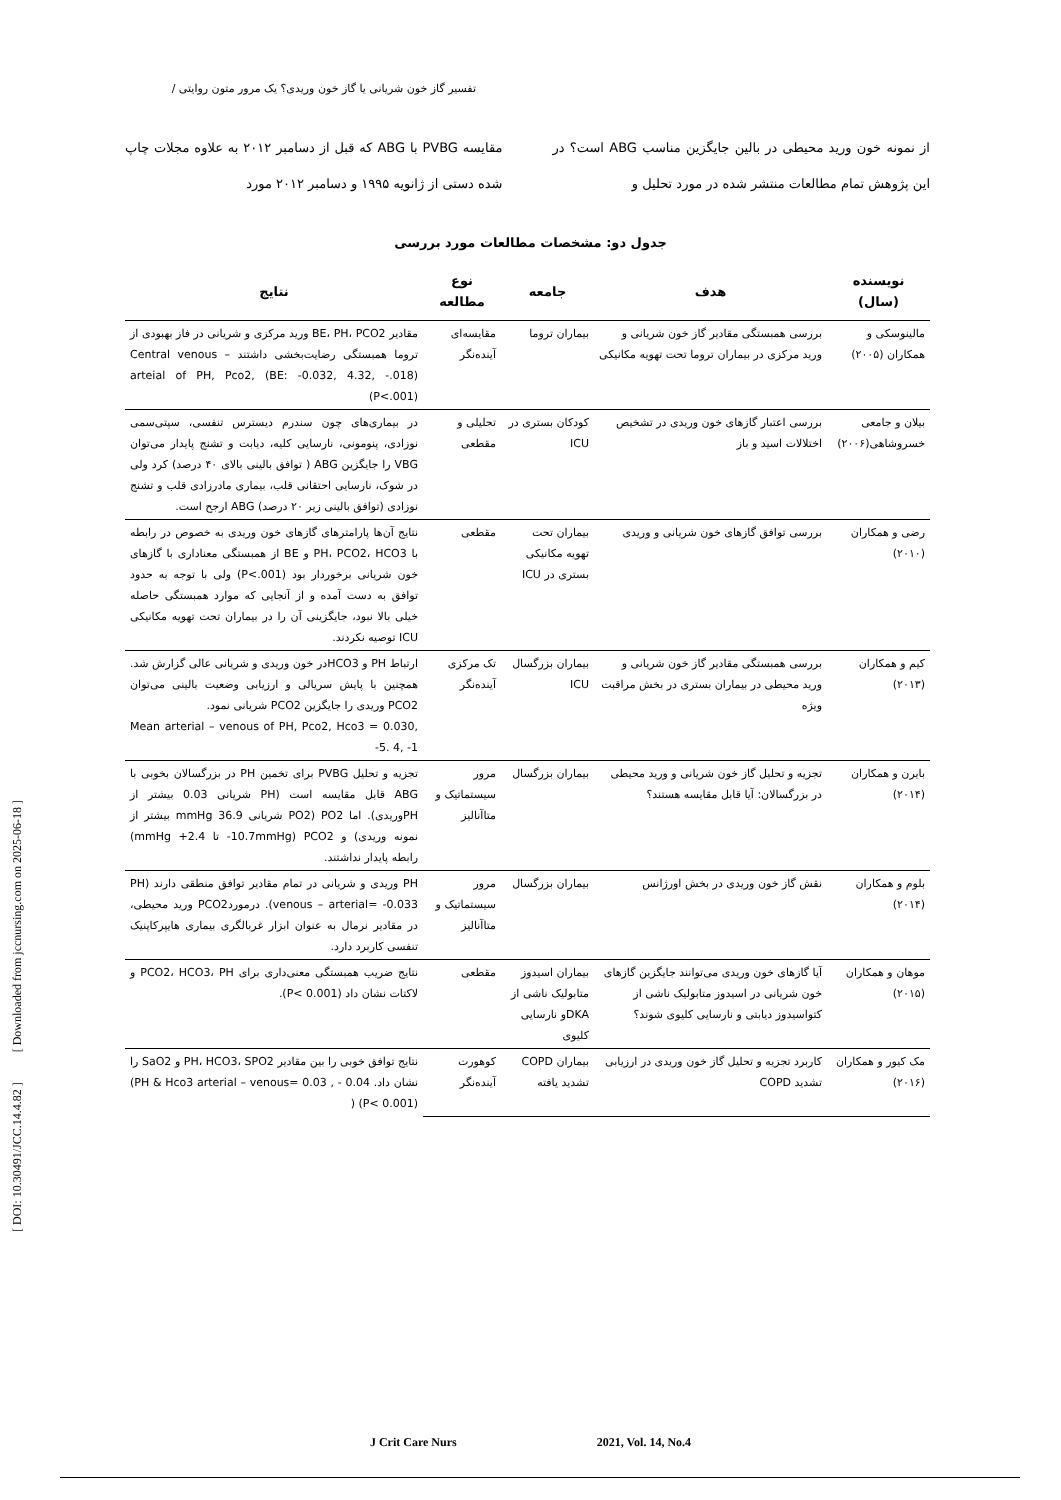تفسیر گاز خون شریانی یا گاز خون وریدی؟ یک مرور متون روایتی /
از نمونه خون ورید محیطی در بالین جایگزین مناسب ABG است؟ در این پژوهش تمام مطالعات منتشر شده در مورد تحلیل و
مقایسه PVBG با ABG که قبل از دسامبر ۲۰۱۲ به علاوه مجلات چاپ شده دستی از ژانویه ۱۹۹۵ و دسامبر ۲۰۱۲ مورد
جدول دو: مشخصات مطالعات مورد بررسی
| نویسنده (سال) | هدف | جامعه | نوع مطالعه | نتایج |
| --- | --- | --- | --- | --- |
| مالینوسکی و همکاران (۲۰۰۵) | بررسی همبستگی مقادیر گاز خون شریانی و ورید مرکزی در بیماران تروما تحت تهویه مکانیکی | بیماران تروما | مقایسه‌ای آینده‌نگر | مقادیر BE، PH، PCO2 ورید مرکزی و شریانی در فاز بهبودی از تروما همبستگی رضایت‌بخشی داشتند Central venous – arteial of PH, Pco2, (BE: -0.032, 4.32, -.018) (P<.001) |
| بیلان و جامعی خسروشاهی(۲۰۰۶) | بررسی اعتبار گازهای خون وریدی در تشخیص اختلالات اسید و باز | کودکان بستری در ICU | تحلیلی و مقطعی | در بیماری‌های چون سندرم دیسترس تنفسی، سپتی‌سمی نوزادی، پنومونی، نارسایی کلیه، دیابت و تشنج پایدار می‌توان VBG را جایگزین ABG ( توافق بالینی بالای ۴۰ درصد) کرد ولی در شوک، نارسایی احتقانی قلب، بیماری مادرزادی قلب و تشنج نوزادی (توافق بالینی زیر ۲۰ درصد) ABG ارجح است. |
| رضی و همکاران (۲۰۱۰) | بررسی توافق گازهای خون شریانی و وریدی | بیماران تحت تهویه مکانیکی بستری در ICU | مقطعی | نتایج آن‌ها پارامترهای گازهای خون وریدی به خصوص در رابطه با PH، PCO2، HCO3 و BE از همبستگی معناداری با گازهای خون شریانی برخوردار بود (P<.001) ولی با توجه به حدود توافق به دست آمده و از آنجایی که موارد همبستگی حاصله خیلی بالا نبود، جایگزینی آن را در بیماران تحت تهویه مکانیکی ICU توصیه نکردند. |
| کیم و همکاران (۲۰۱۳) | بررسی همبستگی مقادیر گاز خون شریانی و ورید محیطی در بیماران بستری در بخش مراقبت ویژه | بیماران بزرگسال ICU | تک مرکزی آینده‌نگر | ارتباط PH و HCO3در خون وریدی و شریانی عالی گزارش شد. همچنین با پایش سریالی و ارزیابی وضعیت بالینی می‌توان PCO2 وریدی را جایگزین PCO2 شریانی نمود. Mean arterial – venous of PH, Pco2, Hco3 = 0.030, -5. 4, -1 |
| بایرن و همکاران (۲۰۱۴) | تجزیه و تحلیل گاز خون شریانی و ورید محیطی در بزرگسالان: آیا قابل مقایسه هستند؟ | بیماران بزرگسال | مرور سیستماتیک و متاآنالیز | تجزیه و تحلیل PVBG برای تخمین PH در بزرگسالان بخوبی با ABG قابل مقایسه است (PH شریانی 0.03 بیشتر از PHوریدی). اما PO2 (PO2 شریانی 36.9 mmHg بیشتر از نمونه وریدی) و PCO2 (10.7mmHg- تا 2.4+ mmHg) رابطه پایدار نداشتند. |
| بلوم و همکاران (۲۰۱۴) | نقش گاز خون وریدی در بخش اورژانس | بیماران بزرگسال | مرور سیستماتیک و متاآنالیز | PH وریدی و شریانی در تمام مقادیر توافق منطقی دارند (PH venous – arterial= -0.033). درموردPCO2 ورید محیطی، در مقادیر نرمال به عنوان ابزار غربالگری بیماری هایپرکاپنیک تنفسی کاربرد دارد. |
| موهان و همکاران (۲۰۱۵) | آیا گازهای خون وریدی می‌توانند جایگزین گازهای خون شریانی در اسیدوز متابولیک ناشی از کتواسیدوز دیابتی و نارسایی کلیوی شوند؟ | بیماران اسیدوز متابولیک ناشی از DKAو نارسایی کلیوی | مقطعی | نتایج ضریب همبستگی معنی‌داری برای PCO2، HCO3، PH و لاکتات نشان داد (P< 0.001). |
| مک کیور و همکاران (۲۰۱۶) | کاربرد تجزیه و تحلیل گاز خون وریدی در ارزیابی تشدید COPD | بیماران COPD تشدید یافته | کوهورت آینده‌نگر | نتایج توافق خوبی را بین مقادیر PH، HCO3، SPO2 و SaO2 را نشان داد. (PH & Hco3 arterial – venous= 0.03 , - 0.04 ) (P< 0.001) |
[ DOI: 10.30491/JCC.14.4.82 ] [ Downloaded from jccnursing.com on 2025-06-18 ]
J Crit Care Nurs 2021, Vol. 14, No.4